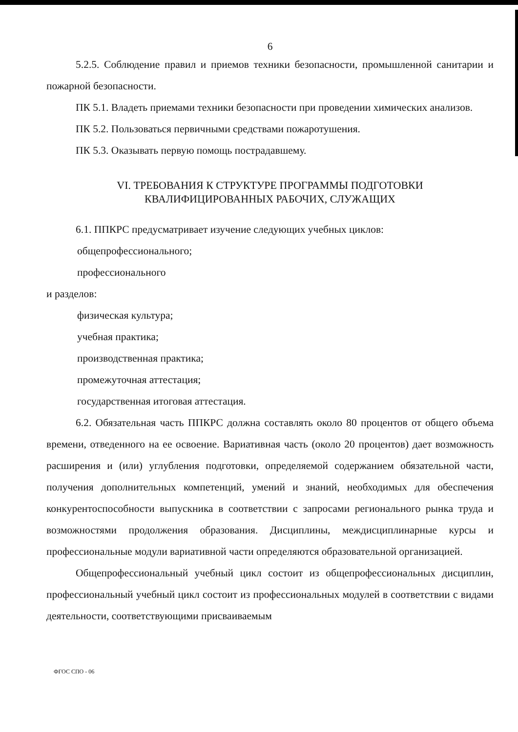6
5.2.5. Соблюдение правил и приемов техники безопасности, промышленной санитарии и пожарной безопасности.
ПК 5.1. Владеть приемами техники безопасности при проведении химических анализов.
ПК 5.2. Пользоваться первичными средствами пожаротушения.
ПК 5.3. Оказывать первую помощь пострадавшему.
VI. ТРЕБОВАНИЯ К СТРУКТУРЕ ПРОГРАММЫ ПОДГОТОВКИ
КВАЛИФИЦИРОВАННЫХ РАБОЧИХ, СЛУЖАЩИХ
6.1. ППКРС предусматривает изучение следующих учебных циклов:
общепрофессионального;
профессионального
и разделов:
физическая культура;
учебная практика;
производственная практика;
промежуточная аттестация;
государственная итоговая аттестация.
6.2. Обязательная часть ППКРС должна составлять около 80 процентов от общего объема времени, отведенного на ее освоение. Вариативная часть (около 20 процентов) дает возможность расширения и (или) углубления подготовки, определяемой содержанием обязательной части, получения дополнительных компетенций, умений и знаний, необходимых для обеспечения конкурентоспособности выпускника в соответствии с запросами регионального рынка труда и возможностями продолжения образования. Дисциплины, междисциплинарные курсы и профессиональные модули вариативной части определяются образовательной организацией.
Общепрофессиональный учебный цикл состоит из общепрофессиональных дисциплин, профессиональный учебный цикл состоит из профессиональных модулей в соответствии с видами деятельности, соответствующими присваиваемым
ФГОС СПО - 06